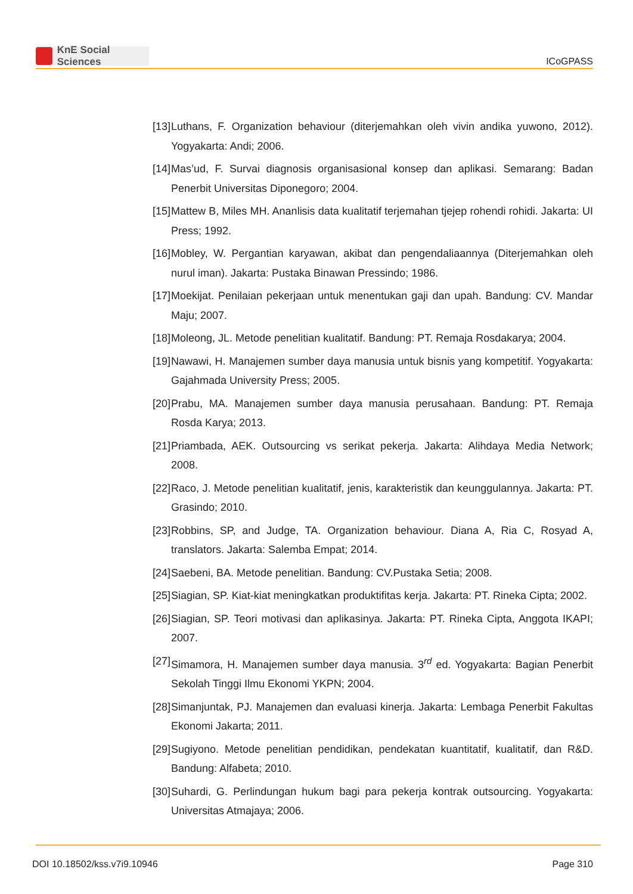KnE Social Sciences
ICoGPASS
[13]
Luthans, F. Organization behaviour (diterjemahkan oleh vivin andika yuwono, 2012). Yogyakarta: Andi; 2006.
[14]
Mas’ud, F. Survai diagnosis organisasional konsep dan aplikasi. Semarang: Badan Penerbit Universitas Diponegoro; 2004.
[15]
Mattew B, Miles MH. Ananlisis data kualitatif terjemahan tjejep rohendi rohidi. Jakarta: UI Press; 1992.
[16]
Mobley, W. Pergantian karyawan, akibat dan pengendaliaannya (Diterjemahkan oleh nurul iman). Jakarta: Pustaka Binawan Pressindo; 1986.
[17]
Moekijat. Penilaian pekerjaan untuk menentukan gaji dan upah. Bandung: CV. Mandar Maju; 2007.
[18]
Moleong, JL. Metode penelitian kualitatif. Bandung: PT. Remaja Rosdakarya; 2004.
[19]
Nawawi, H. Manajemen sumber daya manusia untuk bisnis yang kompetitif. Yogyakarta: Gajahmada University Press; 2005.
[20]
Prabu, MA. Manajemen sumber daya manusia perusahaan. Bandung: PT. Remaja Rosda Karya; 2013.
[21]
Priambada, AEK. Outsourcing vs serikat pekerja. Jakarta: Alihdaya Media Network; 2008.
[22]
Raco, J. Metode penelitian kualitatif, jenis, karakteristik dan keunggulannya. Jakarta: PT. Grasindo; 2010.
[23]
Robbins, SP, and Judge, TA. Organization behaviour. Diana A, Ria C, Rosyad A, translators. Jakarta: Salemba Empat; 2014.
[24]
Saebeni, BA. Metode penelitian. Bandung: CV.Pustaka Setia; 2008.
[25]
Siagian, SP. Kiat-kiat meningkatkan produktifitas kerja. Jakarta: PT. Rineka Cipta; 2002.
[26]
Siagian, SP. Teori motivasi dan aplikasinya. Jakarta: PT. Rineka Cipta, Anggota IKAPI; 2007.
[27]
Simamora, H. Manajemen sumber daya manusia. 3<sup>rd</sup> ed. Yogyakarta: Bagian Penerbit Sekolah Tinggi Ilmu Ekonomi YKPN; 2004.
[28]
Simanjuntak, PJ. Manajemen dan evaluasi kinerja. Jakarta: Lembaga Penerbit Fakultas Ekonomi Jakarta; 2011.
[29]
Sugiyono. Metode penelitian pendidikan, pendekatan kuantitatif, kualitatif, dan R&D. Bandung: Alfabeta; 2010.
[30]
Suhardi, G. Perlindungan hukum bagi para pekerja kontrak outsourcing. Yogyakarta: Universitas Atmajaya; 2006.
DOI 10.18502/kss.v7i9.10946 Page 310